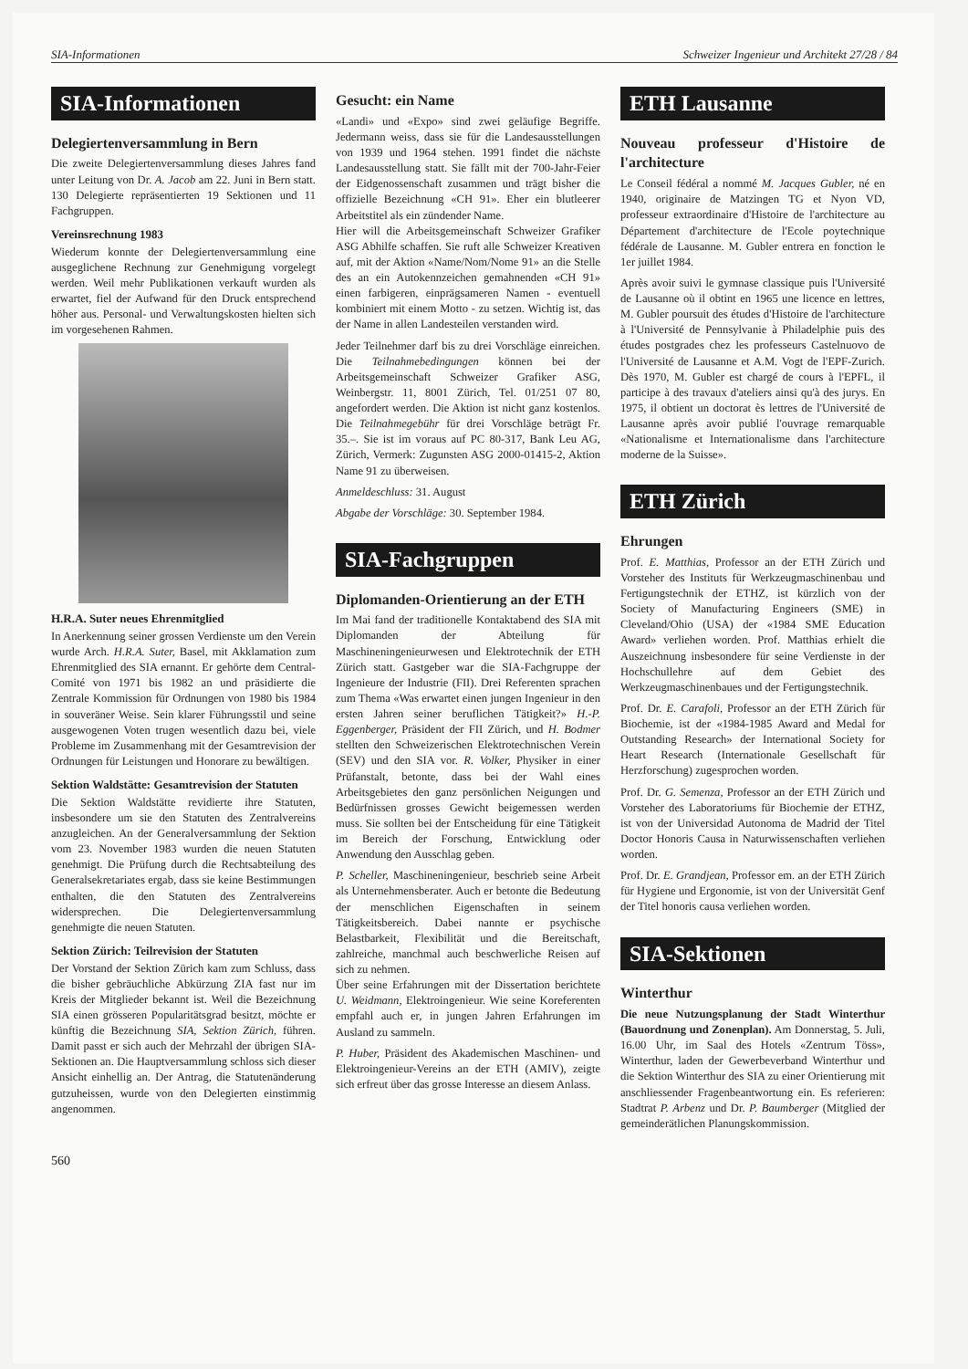SIA-Informationen Schweizer Ingenieur und Architekt 27/28 / 84
SIA-Informationen
Delegiertenversammlung in Bern
Die zweite Delegiertenversammlung dieses Jahres fand unter Leitung von Dr. A. Jacob am 22. Juni in Bern statt. 130 Delegierte repräsentierten 19 Sektionen und 11 Fachgruppen.
Vereinsrechnung 1983
Wiederum konnte der Delegiertenversammlung eine ausgeglichene Rechnung zur Genehmigung vorgelegt werden. Weil mehr Publikationen verkauft wurden als erwartet, fiel der Aufwand für den Druck entsprechend höher aus. Personal- und Verwaltungskosten hielten sich im vorgesehenen Rahmen.
H.R.A. Suter neues Ehrenmitglied
In Anerkennung seiner grossen Verdienste um den Verein wurde Arch. H.R.A. Suter, Basel, mit Akklamation zum Ehrenmitglied des SIA ernannt. Er gehörte dem Central-Comité von 1971 bis 1982 an und präsidierte die Zentrale Kommission für Ordnungen von 1980 bis 1984 in souveräner Weise. Sein klarer Führungsstil und seine ausgewogenen Voten trugen wesentlich dazu bei, viele Probleme im Zusammenhang mit der Gesamtrevision der Ordnungen für Leistungen und Honorare zu bewältigen.
Sektion Waldstätte: Gesamtrevision der Statuten
Die Sektion Waldstätte revidierte ihre Statuten, insbesondere um sie den Statuten des Zentralvereins anzugleichen. An der Generalversammlung der Sektion vom 23. November 1983 wurden die neuen Statuten genehmigt. Die Prüfung durch die Rechtsabteilung des Generalsekretariates ergab, dass sie keine Bestimmungen enthalten, die den Statuten des Zentralvereins widersprechen. Die Delegiertenversammlung genehmigte die neuen Statuten.
Sektion Zürich: Teilrevision der Statuten
Der Vorstand der Sektion Zürich kam zum Schluss, dass die bisher gebräuchliche Abkürzung ZIA fast nur im Kreis der Mitglieder bekannt ist. Weil die Bezeichnung SIA einen grösseren Popularitätsgrad besitzt, möchte er künftig die Bezeichnung SIA, Sektion Zürich, führen. Damit passt er sich auch der Mehrzahl der übrigen SIA-Sektionen an. Die Hauptversammlung schloss sich dieser Ansicht einhellig an. Der Antrag, die Statutenänderung gutzuheissen, wurde von den Delegierten einstimmig angenommen.
Gesucht: ein Name
«Landi» und «Expo» sind zwei geläufige Begriffe. Jedermann weiss, dass sie für die Landesausstellungen von 1939 und 1964 stehen. 1991 findet die nächste Landesausstellung statt. Sie fällt mit der 700-Jahr-Feier der Eidgenossenschaft zusammen und trägt bisher die offizielle Bezeichnung «CH 91». Eher ein blutleerer Arbeitstitel als ein zündender Name.
Hier will die Arbeitsgemeinschaft Schweizer Grafiker ASG Abhilfe schaffen. Sie ruft alle Schweizer Kreativen auf, mit der Aktion «Name/Nom/Nome 91» an die Stelle des an ein Autokennzeichen gemahnenden «CH 91» einen farbigeren, einprägsameren Namen - eventuell kombiniert mit einem Motto - zu setzen. Wichtig ist, das der Name in allen Landesteilen verstanden wird.
Jeder Teilnehmer darf bis zu drei Vorschläge einreichen. Die Teilnahmebedingungen können bei der Arbeitsgemeinschaft Schweizer Grafiker ASG, Weinbergstr. 11, 8001 Zürich, Tel. 01/251 07 80, angefordert werden. Die Aktion ist nicht ganz kostenlos. Die Teilnahmegebühr für drei Vorschläge beträgt Fr. 35.–. Sie ist im voraus auf PC 80-317, Bank Leu AG, Zürich, Vermerk: Zugunsten ASG 2000-01415-2, Aktion Name 91 zu überweisen.
Anmeldeschluss: 31. August
Abgabe der Vorschläge: 30. September 1984.
SIA-Fachgruppen
Diplomanden-Orientierung an der ETH
Im Mai fand der traditionelle Kontaktabend des SIA mit Diplomanden der Abteilung für Maschineningenieurwesen und Elektrotechnik der ETH Zürich statt. Gastgeber war die SIA-Fachgruppe der Ingenieure der Industrie (FII). Drei Referenten sprachen zum Thema «Was erwartet einen jungen Ingenieur in den ersten Jahren seiner beruflichen Tätigkeit?» H.-P. Eggenberger, Präsident der FII Zürich, und H. Bodmer stellten den Schweizerischen Elektrotechnischen Verein (SEV) und den SIA vor. R. Volker, Physiker in einer Prüfanstalt, betonte, dass bei der Wahl eines Arbeitsgebietes den ganz persönlichen Neigungen und Bedürfnissen grosses Gewicht beigemessen werden muss. Sie sollten bei der Entscheidung für eine Tätigkeit im Bereich der Forschung, Entwicklung oder Anwendung den Ausschlag geben.
P. Scheller, Maschineningenieur, beschrieb seine Arbeit als Unternehmensberater. Auch er betonte die Bedeutung der menschlichen Eigenschaften in seinem Tätigkeitsbereich. Dabei nannte er psychische Belastbarkeit, Flexibilität und die Bereitschaft, zahlreiche, manchmal auch beschwerliche Reisen auf sich zu nehmen.
Über seine Erfahrungen mit der Dissertation berichtete U. Weidmann, Elektroingenieur. Wie seine Koreferenten empfahl auch er, in jungen Jahren Erfahrungen im Ausland zu sammeln.
P. Huber, Präsident des Akademischen Maschinen- und Elektroingenieur-Vereins an der ETH (AMIV), zeigte sich erfreut über das grosse Interesse an diesem Anlass.
ETH Lausanne
Nouveau professeur d'Histoire de l'architecture
Le Conseil fédéral a nommé M. Jacques Gubler, né en 1940, originaire de Matzingen TG et Nyon VD, professeur extraordinaire d'Histoire de l'architecture au Département d'architecture de l'Ecole poytechnique fédérale de Lausanne. M. Gubler entrera en fonction le 1er juillet 1984.
Après avoir suivi le gymnase classique puis l'Université de Lausanne où il obtint en 1965 une licence en lettres, M. Gubler poursuit des études d'Histoire de l'architecture à l'Université de Pennsylvanie à Philadelphie puis des études postgrades chez les professeurs Castelnuovo de l'Université de Lausanne et A.M. Vogt de l'EPF-Zurich. Dès 1970, M. Gubler est chargé de cours à l'EPFL, il participe à des travaux d'ateliers ainsi qu'à des jurys. En 1975, il obtient un doctorat ès lettres de l'Université de Lausanne après avoir publié l'ouvrage remarquable «Nationalisme et Internationalisme dans l'architecture moderne de la Suisse».
ETH Zürich
Ehrungen
Prof. E. Matthias, Professor an der ETH Zürich und Vorsteher des Instituts für Werkzeugmaschinenbau und Fertigungstechnik der ETHZ, ist kürzlich von der Society of Manufacturing Engineers (SME) in Cleveland/Ohio (USA) der «1984 SME Education Award» verliehen worden. Prof. Matthias erhielt die Auszeichnung insbesondere für seine Verdienste in der Hochschullehre auf dem Gebiet des Werkzeugmaschinenbaues und der Fertigungstechnik.
Prof. Dr. E. Carafoli, Professor an der ETH Zürich für Biochemie, ist der «1984-1985 Award and Medal for Outstanding Research» der International Society for Heart Research (Internationale Gesellschaft für Herzforschung) zugesprochen worden.
Prof. Dr. G. Semenza, Professor an der ETH Zürich und Vorsteher des Laboratoriums für Biochemie der ETHZ, ist von der Universidad Autonoma de Madrid der Titel Doctor Honoris Causa in Naturwissenschaften verliehen worden.
Prof. Dr. E. Grandjean, Professor em. an der ETH Zürich für Hygiene und Ergonomie, ist von der Universität Genf der Titel honoris causa verliehen worden.
SIA-Sektionen
Winterthur
Die neue Nutzungsplanung der Stadt Winterthur (Bauordnung und Zonenplan). Am Donnerstag, 5. Juli, 16.00 Uhr, im Saal des Hotels «Zentrum Töss», Winterthur, laden der Gewerbeverband Winterthur und die Sektion Winterthur des SIA zu einer Orientierung mit anschliessender Fragenbeantwortung ein. Es referieren: Stadtrat P. Arbenz und Dr. P. Baumberger (Mitglied der gemeinderätlichen Planungskommission.
560